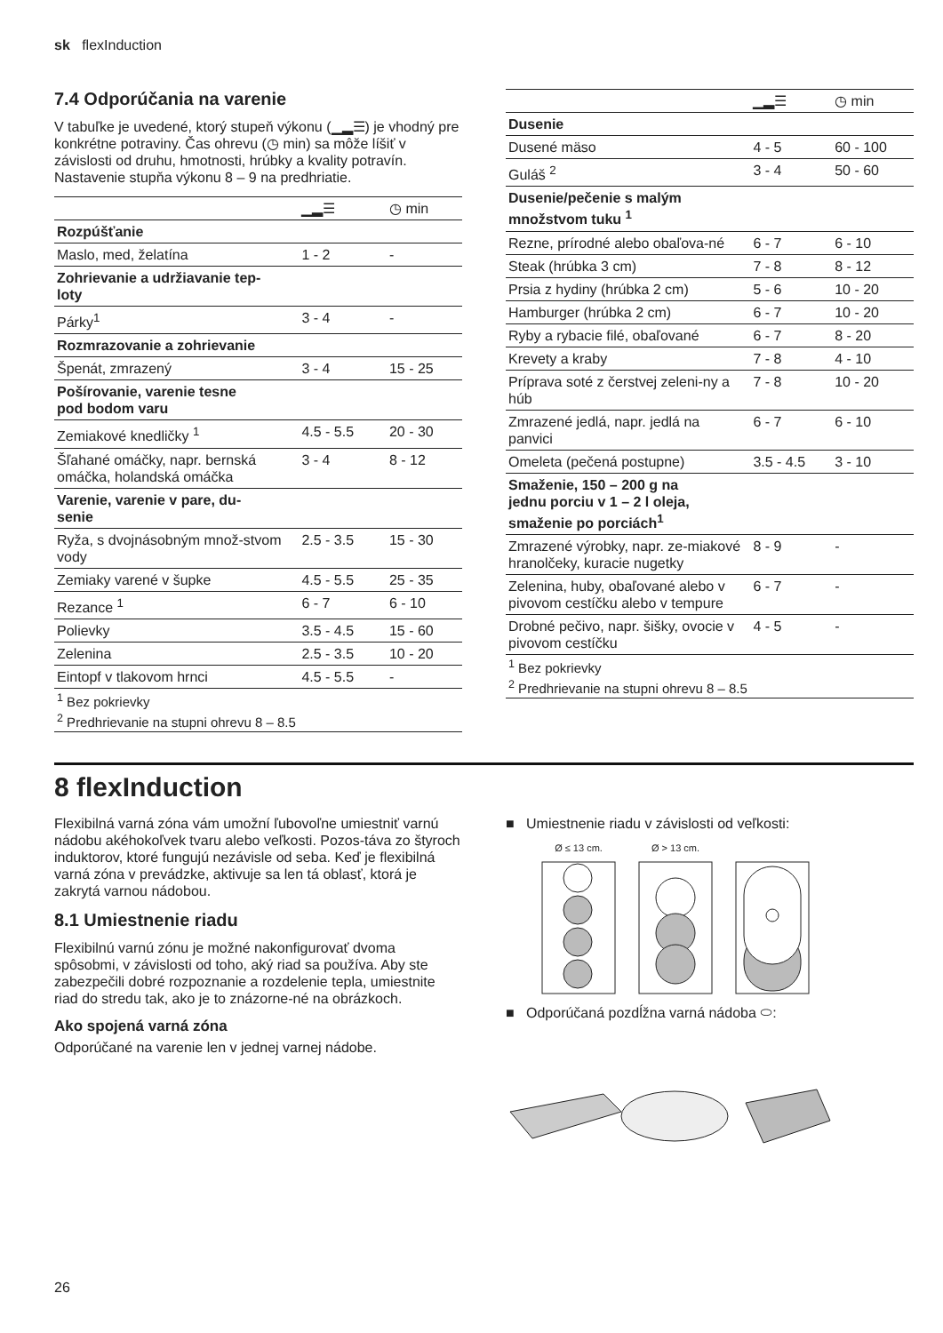sk flexInduction
7.4 Odporúčania na varenie
V tabuľke je uvedené, ktorý stupeň výkonu (▁▂☰) je vhodný pre konkrétne potraviny. Čas ohrevu (◷ min) sa môže líšiť v závislosti od druhu, hmotnosti, hrúbky a kvality potravín. Nastavenie stupňa výkonu 8 – 9 na predhriatie.
| | ▁▂☰ | ◷ min |
| --- | --- | --- |
| Rozpúšťanie | | |
| Maslo, med, želatína | 1 - 2 | - |
| Zohrievanie a udržiavanie tep- loty | | |
| Párky<sup>1</sup> | 3 - 4 | - |
| Rozmrazovanie a zohrievanie | | |
| Špenát, zmrazený | 3 - 4 | 15 - 25 |
| Pošírovanie, varenie tesne pod bodom varu | | |
| Zemiakové knedličky <sup>1</sup> | 4.5 - 5.5 | 20 - 30 |
| Šľahané omáčky, napr. bernská omáčka, holandská omáčka | 3 - 4 | 8 - 12 |
| Varenie, varenie v pare, du- senie | | |
| Ryža, s dvojnásobným množ-stvom vody | 2.5 - 3.5 | 15 - 30 |
| Zemiaky varené v šupke | 4.5 - 5.5 | 25 - 35 |
| Rezance <sup>1</sup> | 6 - 7 | 6 - 10 |
| Polievky | 3.5 - 4.5 | 15 - 60 |
| Zelenina | 2.5 - 3.5 | 10 - 20 |
| Eintopf v tlakovom hrnci | 4.5 - 5.5 | - |
| <sup>1</sup> Bez pokrievky <sup>2</sup> Predhrievanie na stupni ohrevu 8 – 8.5 | | |
| | ▁▂☰ | ◷ min |
| --- | --- | --- |
| Dusenie | | |
| Dusené mäso | 4 - 5 | 60 - 100 |
| Guláš <sup>2</sup> | 3 - 4 | 50 - 60 |
| Dusenie/pečenie s malým množstvom tuku <sup>1</sup> | | |
| Rezne, prírodné alebo obaľova-né | 6 - 7 | 6 - 10 |
| Steak (hrúbka 3 cm) | 7 - 8 | 8 - 12 |
| Prsia z hydiny (hrúbka 2 cm) | 5 - 6 | 10 - 20 |
| Hamburger (hrúbka 2 cm) | 6 - 7 | 10 - 20 |
| Ryby a rybacie filé, obaľované | 6 - 7 | 8 - 20 |
| Krevety a kraby | 7 - 8 | 4 - 10 |
| Príprava soté z čerstvej zeleni-ny a húb | 7 - 8 | 10 - 20 |
| Zmrazené jedlá, napr. jedlá na panvici | 6 - 7 | 6 - 10 |
| Omeleta (pečená postupne) | 3.5 - 4.5 | 3 - 10 |
| Smaženie, 150 – 200 g na jednu porciu v 1 – 2 l oleja, smaženie po porciách<sup>1</sup> | | |
| Zmrazené výrobky, napr. ze-miakové hranolčeky, kuracie nugetky | 8 - 9 | - |
| Zelenina, huby, obaľované alebo v pivovom cestíčku alebo v tempure | 6 - 7 | - |
| Drobné pečivo, napr. šišky, ovocie v pivovom cestíčku | 4 - 5 | - |
| <sup>1</sup> Bez pokrievky <sup>2</sup> Predhrievanie na stupni ohrevu 8 – 8.5 | | |
8 flexInduction
Flexibilná varná zóna vám umožní ľubovoľne umiestniť varnú nádobu akéhokoľvek tvaru alebo veľkosti. Pozos-táva zo štyroch induktorov, ktoré fungujú nezávisle od seba. Keď je flexibilná varná zóna v prevádzke, aktivuje sa len tá oblasť, ktorá je zakrytá varnou nádobou.
8.1 Umiestnenie riadu
Flexibilnú varnú zónu je možné nakonfigurovať dvoma spôsobmi, v závislosti od toho, aký riad sa používa. Aby ste zabezpečili dobré rozpoznanie a rozdelenie tepla, umiestnite riad do stredu tak, ako je to znázorne-né na obrázkoch.
Ako spojená varná zóna
Odporúčané na varenie len v jednej varnej nádobe.
■ Umiestnenie riadu v závislosti od veľkosti:
Ø ≤ 13 cm. Ø > 13 cm.
■ Odporúčaná pozdĺžna varná nádoba ⬭:
26